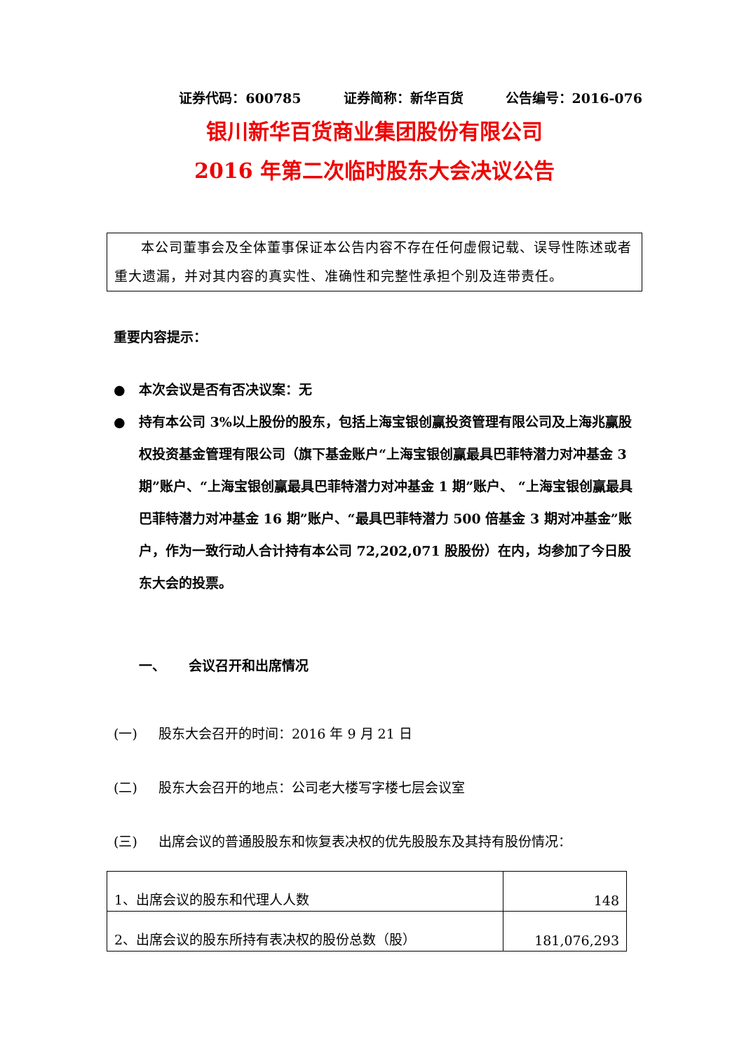证券代码：600785 证券简称：新华百货 公告编号：2016-076
银川新华百货商业集团股份有限公司
2016 年第二次临时股东大会决议公告
本公司董事会及全体董事保证本公告内容不存在任何虚假记载、误导性陈述或者重大遗漏，并对其内容的真实性、准确性和完整性承担个别及连带责任。
重要内容提示：
● 本次会议是否有否决议案：无
● 持有本公司 3%以上股份的股东，包括上海宝银创赢投资管理有限公司及上海兆赢股权投资基金管理有限公司（旗下基金账户“上海宝银创赢最具巴菲特潜力对冲基金 3 期”账户、“上海宝银创赢最具巴菲特潜力对冲基金 1 期”账户、 “上海宝银创赢最具巴菲特潜力对冲基金 16 期”账户、“最具巴菲特潜力 500 倍基金 3 期对冲基金”账户，作为一致行动人合计持有本公司 72,202,071 股股份）在内，均参加了今日股东大会的投票。
一、 会议召开和出席情况
(一) 股东大会召开的时间：2016 年 9 月 21 日
(二) 股东大会召开的地点：公司老大楼写字楼七层会议室
(三) 出席会议的普通股股东和恢复表决权的优先股股东及其持有股份情况：
| 1、出席会议的股东和代理人人数 | 148 |
| 2、出席会议的股东所持有表决权的股份总数（股） | 181,076,293 |